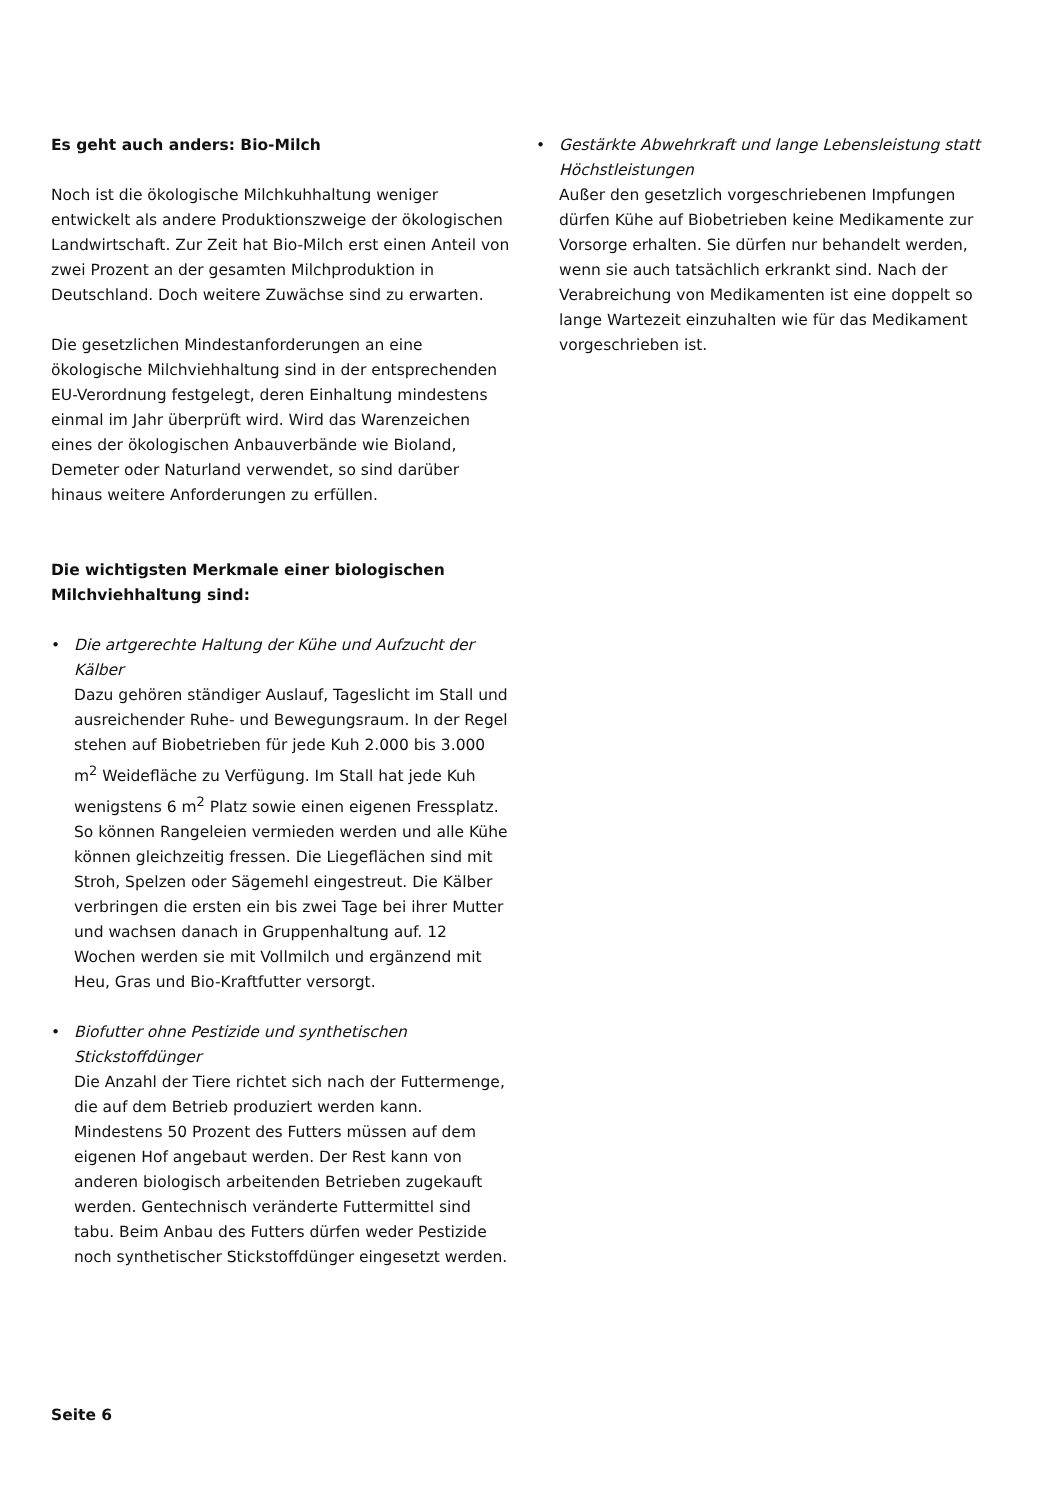Es geht auch anders: Bio-Milch
Noch ist die ökologische Milchkuhhaltung weniger entwickelt als andere Produktionszweige der ökologischen Landwirtschaft. Zur Zeit hat Bio-Milch erst einen Anteil von zwei Prozent an der gesamten Milchproduktion in Deutschland. Doch weitere Zuwächse sind zu erwarten.
Die gesetzlichen Mindestanforderungen an eine ökologische Milchviehhaltung sind in der entsprechenden EU-Verordnung festgelegt, deren Einhaltung mindestens einmal im Jahr überprüft wird. Wird das Warenzeichen eines der ökologischen Anbauverbände wie Bioland, Demeter oder Naturland verwendet, so sind darüber hinaus weitere Anforderungen zu erfüllen.
Die wichtigsten Merkmale einer biologischen Milchviehhaltung sind:
• Die artgerechte Haltung der Kühe und Aufzucht der Kälber
Dazu gehören ständiger Auslauf, Tageslicht im Stall und ausreichender Ruhe- und Bewegungsraum. In der Regel stehen auf Biobetrieben für jede Kuh 2.000 bis 3.000 m<sup>2</sup> Weidefläche zu Verfügung. Im Stall hat jede Kuh wenigstens 6 m<sup>2</sup> Platz sowie einen eigenen Fressplatz. So können Rangeleien vermieden werden und alle Kühe können gleichzeitig fressen. Die Liegeflächen sind mit Stroh, Spelzen oder Sägemehl eingestreut. Die Kälber verbringen die ersten ein bis zwei Tage bei ihrer Mutter und wachsen danach in Gruppenhaltung auf. 12 Wochen werden sie mit Vollmilch und ergänzend mit Heu, Gras und Bio-Kraftfutter versorgt.
• Biofutter ohne Pestizide und synthetischen Stickstoffdünger
Die Anzahl der Tiere richtet sich nach der Futtermenge, die auf dem Betrieb produziert werden kann. Mindestens 50 Prozent des Futters müssen auf dem eigenen Hof angebaut werden. Der Rest kann von anderen biologisch arbeitenden Betrieben zugekauft werden. Gentechnisch veränderte Futtermittel sind tabu. Beim Anbau des Futters dürfen weder Pestizide noch synthetischer Stickstoffdünger eingesetzt werden.
• Gestärkte Abwehrkraft und lange Lebensleistung statt Höchstleistungen
Außer den gesetzlich vorgeschriebenen Impfungen dürfen Kühe auf Biobetrieben keine Medikamente zur Vorsorge erhalten. Sie dürfen nur behandelt werden, wenn sie auch tatsächlich erkrankt sind. Nach der Verabreichung von Medikamenten ist eine doppelt so lange Wartezeit einzuhalten wie für das Medikament vorgeschrieben ist.
Seite 6